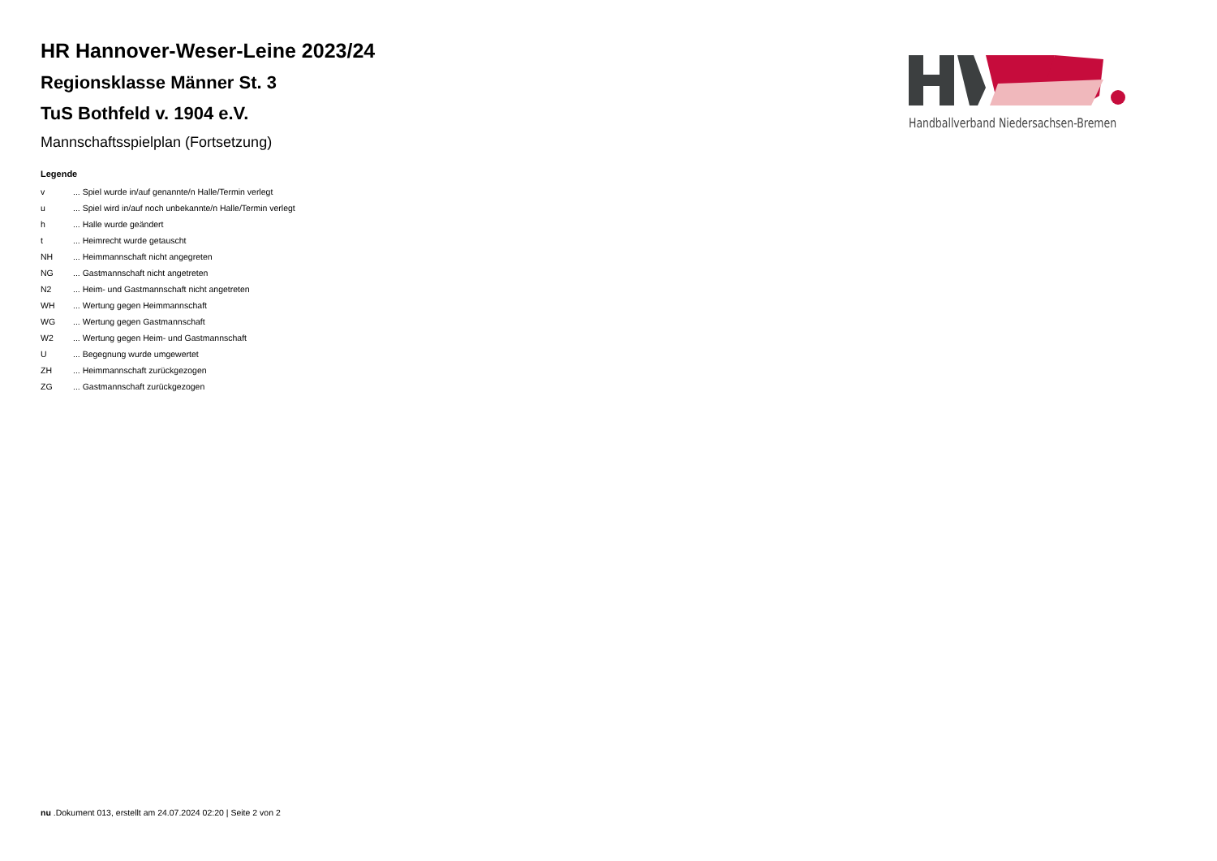HR Hannover-Weser-Leine 2023/24
Regionsklasse Männer St. 3
TuS Bothfeld v. 1904 e.V.
Mannschaftsspielplan (Fortsetzung)
Legende
| v | ... Spiel wurde in/auf genannte/n Halle/Termin verlegt |
| u | ... Spiel wird in/auf noch unbekannte/n Halle/Termin verlegt |
| h | ... Halle wurde geändert |
| t | ... Heimrecht wurde getauscht |
| NH | ... Heimmannschaft nicht angegreten |
| NG | ... Gastmannschaft nicht angetreten |
| N2 | ... Heim- und Gastmannschaft nicht angetreten |
| WH | ... Wertung gegen Heimmannschaft |
| WG | ... Wertung gegen Gastmannschaft |
| W2 | ... Wertung gegen Heim- und Gastmannschaft |
| U | ... Begegnung wurde umgewertet |
| ZH | ... Heimmannschaft zurückgezogen |
| ZG | ... Gastmannschaft zurückgezogen |
Handballverband Niedersachsen-Bremen
nu .Dokument 013, erstellt am 24.07.2024 02:20 | Seite 2 von 2